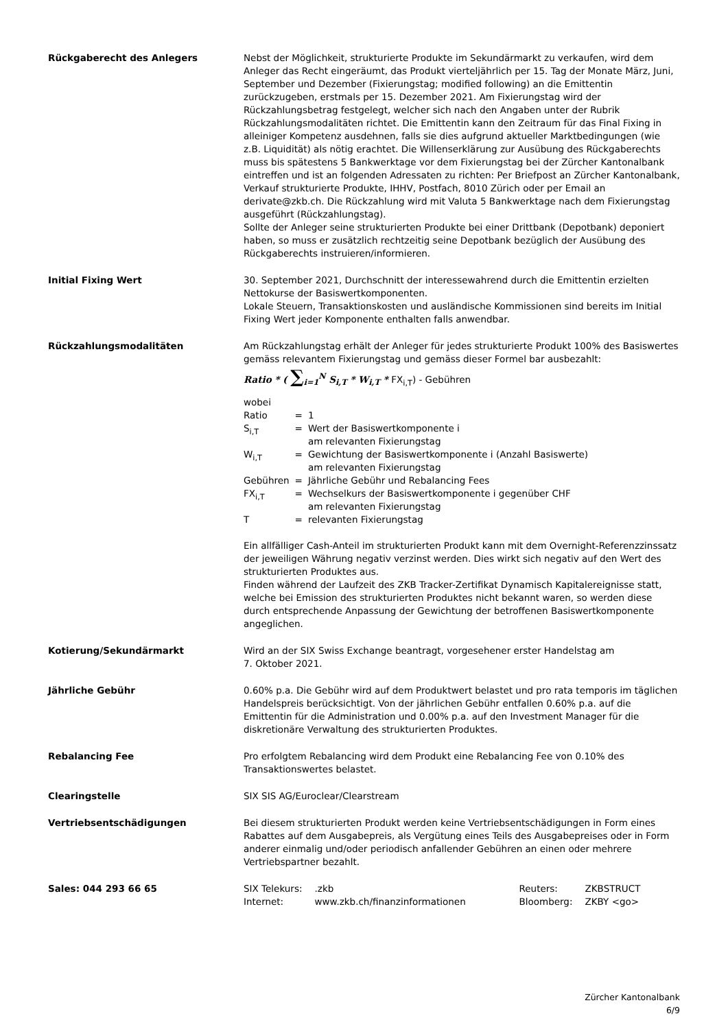Rückgaberecht des Anlegers Nebst der Möglichkeit, strukturierte Produkte im Sekundärmarkt zu verkaufen, wird dem Anleger das Recht eingeräumt, das Produkt vierteljährlich per 15. Tag der Monate März, Juni, September und Dezember (Fixierungstag; modified following) an die Emittentin zurückzugeben, erstmals per 15. Dezember 2021. Am Fixierungstag wird der Rückzahlungsbetrag festgelegt, welcher sich nach den Angaben unter der Rubrik Rückzahlungsmodalitäten richtet. Die Emittentin kann den Zeitraum für das Final Fixing in alleiniger Kompetenz ausdehnen, falls sie dies aufgrund aktueller Marktbedingungen (wie z.B. Liquidität) als nötig erachtet. Die Willenserklärung zur Ausübung des Rückgaberechts muss bis spätestens 5 Bankwerktage vor dem Fixierungstag bei der Zürcher Kantonalbank eintreffen und ist an folgenden Adressaten zu richten: Per Briefpost an Zürcher Kantonalbank, Verkauf strukturierte Produkte, IHHV, Postfach, 8010 Zürich oder per Email an derivate@zkb.ch. Die Rückzahlung wird mit Valuta 5 Bankwerktage nach dem Fixierungstag ausgeführt (Rückzahlungstag).
Sollte der Anleger seine strukturierten Produkte bei einer Drittbank (Depotbank) deponiert haben, so muss er zusätzlich rechtzeitig seine Depotbank bezüglich der Ausübung des Rückgaberechts instruieren/informieren.
Initial Fixing Wert 30. September 2021, Durchschnitt der interessewahrend durch die Emittentin erzielten Nettokurse der Basiswertkomponenten.
Lokale Steuern, Transaktionskosten und ausländische Kommissionen sind bereits im Initial Fixing Wert jeder Komponente enthalten falls anwendbar.
Rückzahlungsmodalitäten Am Rückzahlungstag erhält der Anleger für jedes strukturierte Produkt 100% des Basiswertes gemäss relevantem Fixierungstag und gemäss dieser Formel bar ausbezahlt:
Ratio * ( ∑<sub>i=1</sub><sup>N</sup> S<sub>i,T</sub> * W<sub>i,T</sub> * FX<sub>i,T</sub>) - Gebühren
wobei
| Ratio | = | 1 |
| S<sub>i,T</sub> | = | Wert der Basiswertkomponente i am relevanten Fixierungstag |
| W<sub>i,T</sub> | = | Gewichtung der Basiswertkomponente i (Anzahl Basiswerte) am relevanten Fixierungstag |
| Gebühren | = | Jährliche Gebühr und Rebalancing Fees |
| FX<sub>i,T</sub> | = | Wechselkurs der Basiswertkomponente i gegenüber CHF am relevanten Fixierungstag |
| T | = | relevanten Fixierungstag |
Ein allfälliger Cash-Anteil im strukturierten Produkt kann mit dem Overnight-Referenzzinssatz der jeweiligen Währung negativ verzinst werden. Dies wirkt sich negativ auf den Wert des strukturierten Produktes aus.
Finden während der Laufzeit des ZKB Tracker-Zertifikat Dynamisch Kapitalereignisse statt, welche bei Emission des strukturierten Produktes nicht bekannt waren, so werden diese durch entsprechende Anpassung der Gewichtung der betroffenen Basiswertkomponente angeglichen.
Kotierung/Sekundärmarkt Wird an der SIX Swiss Exchange beantragt, vorgesehener erster Handelstag am
7. Oktober 2021.
Jährliche Gebühr 0.60% p.a. Die Gebühr wird auf dem Produktwert belastet und pro rata temporis im täglichen Handelspreis berücksichtigt. Von der jährlichen Gebühr entfallen 0.60% p.a. auf die Emittentin für die Administration und 0.00% p.a. auf den Investment Manager für die diskretionäre Verwaltung des strukturierten Produktes.
Rebalancing Fee Pro erfolgtem Rebalancing wird dem Produkt eine Rebalancing Fee von 0.10% des Transaktionswertes belastet.
Clearingstelle SIX SIS AG/Euroclear/Clearstream
Vertriebsentschädigungen Bei diesem strukturierten Produkt werden keine Vertriebsentschädigungen in Form eines Rabattes auf dem Ausgabepreis, als Vergütung eines Teils des Ausgabepreises oder in Form anderer einmalig und/oder periodisch anfallender Gebühren an einen oder mehrere Vertriebspartner bezahlt.
Sales: 044 293 66 65
| SIX Telekurs: | .zkb | Reuters: | ZKBSTRUCT |
| Internet: | www.zkb.ch/finanzinformationen | Bloomberg: | ZKBY <go> |
Zürcher Kantonalbank
6/9